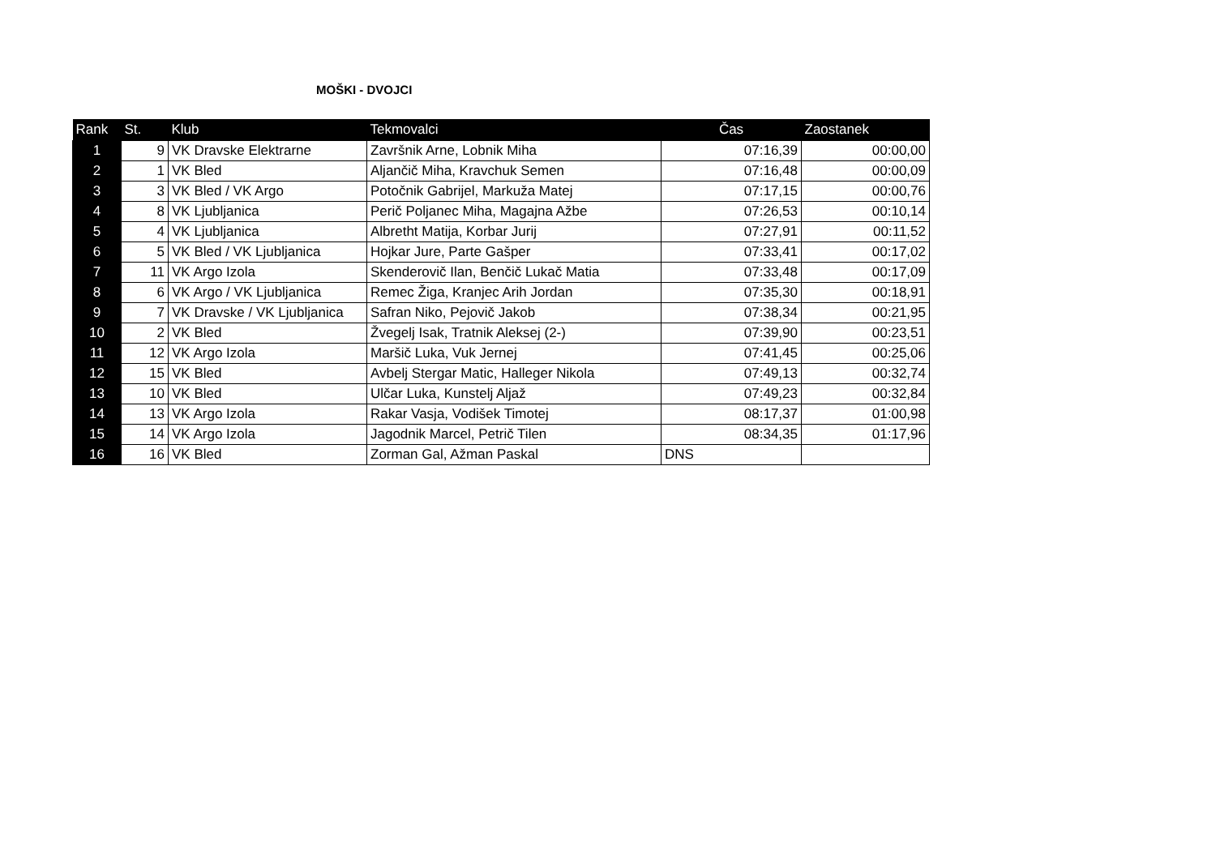MOŠKI - DVOJCI
| Rank | St. | Klub | Tekmovalci | Čas | Zaostanek |
| --- | --- | --- | --- | --- | --- |
| 1 | 9 | VK Dravske Elektrarne | Završnik Arne, Lobnik Miha | 07:16,39 | 00:00,00 |
| 2 | 1 | VK Bled | Aljančič Miha, Kravchuk Semen | 07:16,48 | 00:00,09 |
| 3 | 3 | VK Bled / VK Argo | Potočnik Gabrijel, Markuža Matej | 07:17,15 | 00:00,76 |
| 4 | 8 | VK Ljubljanica | Perič Poljanec Miha, Magajna Ažbe | 07:26,53 | 00:10,14 |
| 5 | 4 | VK Ljubljanica | Albretht Matija, Korbar Jurij | 07:27,91 | 00:11,52 |
| 6 | 5 | VK Bled / VK Ljubljanica | Hojkar Jure, Parte Gašper | 07:33,41 | 00:17,02 |
| 7 | 11 | VK Argo Izola | Skenderovič Ilan, Benčič Lukač Matia | 07:33,48 | 00:17,09 |
| 8 | 6 | VK Argo / VK Ljubljanica | Remec Žiga, Kranjec Arih Jordan | 07:35,30 | 00:18,91 |
| 9 | 7 | VK Dravske / VK Ljubljanica | Safran Niko, Pejovič Jakob | 07:38,34 | 00:21,95 |
| 10 | 2 | VK Bled | Žvegelj Isak, Tratnik Aleksej (2-) | 07:39,90 | 00:23,51 |
| 11 | 12 | VK Argo Izola | Maršič Luka, Vuk Jernej | 07:41,45 | 00:25,06 |
| 12 | 15 | VK Bled | Avbelj Stergar Matic, Halleger Nikola | 07:49,13 | 00:32,74 |
| 13 | 10 | VK Bled | Ulčar Luka, Kunstelj Aljaž | 07:49,23 | 00:32,84 |
| 14 | 13 | VK Argo Izola | Rakar Vasja, Vodišek Timotej | 08:17,37 | 01:00,98 |
| 15 | 14 | VK Argo Izola | Jagodnik Marcel, Petrič Tilen | 08:34,35 | 01:17,96 |
| 16 | 16 | VK Bled | Zorman Gal, Ažman Paskal | DNS | |